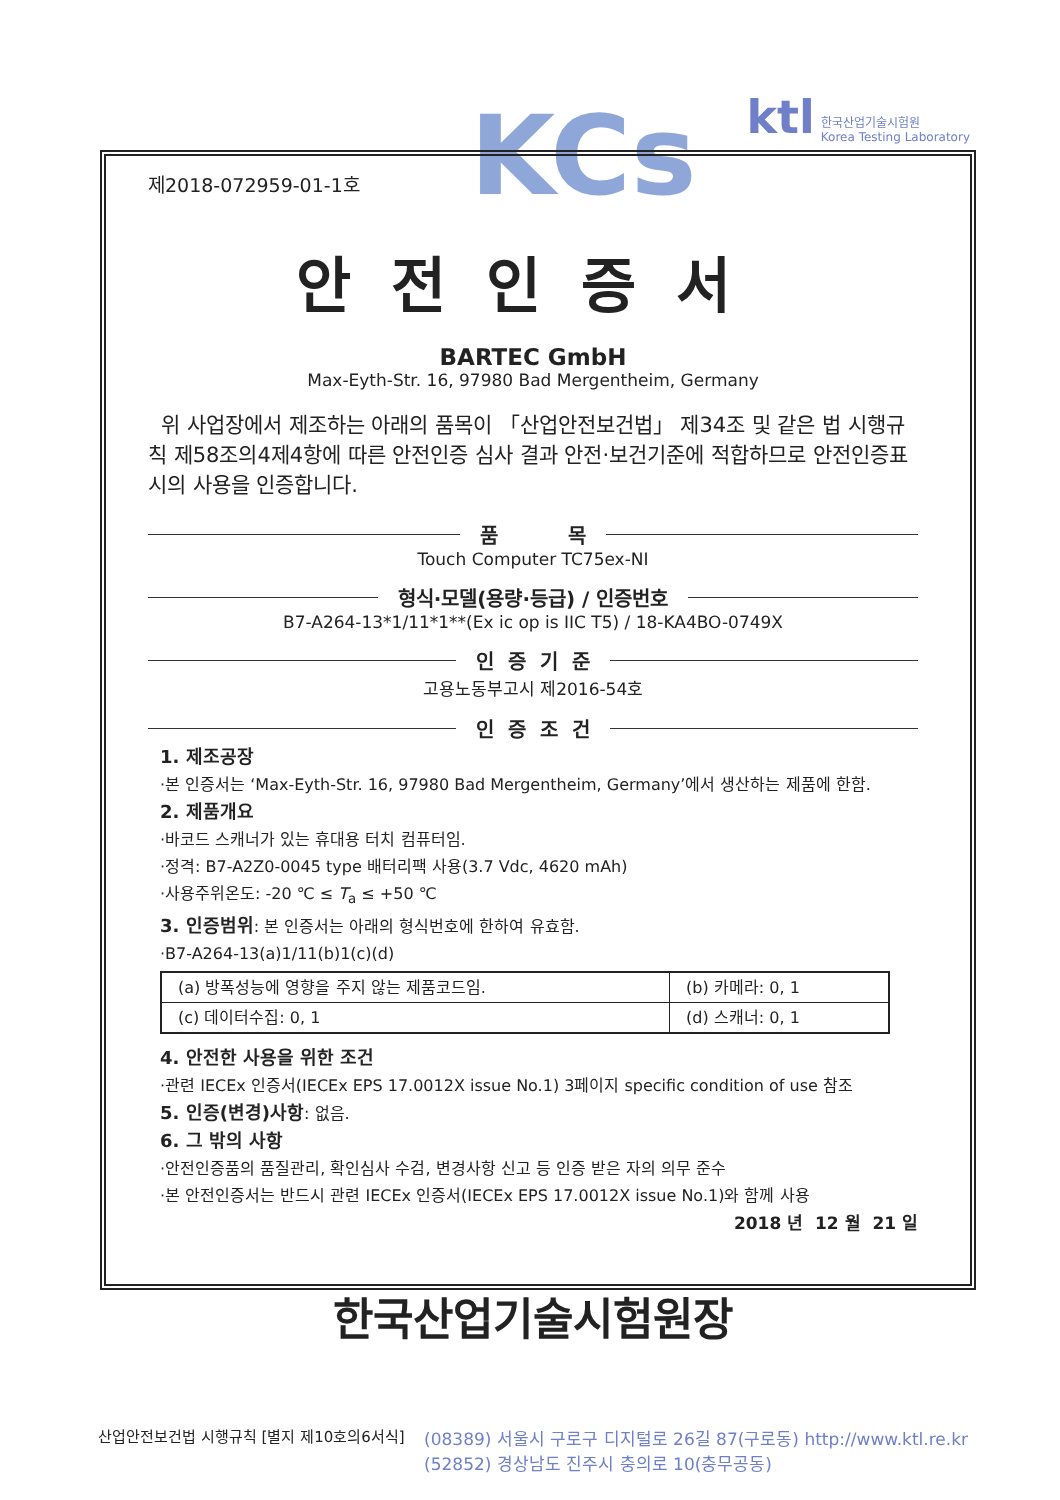KCs
ktl 한국산업기술시험원
Korea Testing Laboratory
제2018-072959-01-1호
안전인증서
BARTEC GmbH
Max-Eyth-Str. 16, 97980 Bad Mergentheim, Germany
위 사업장에서 제조하는 아래의 품목이 「산업안전보건법」 제34조 및 같은 법 시행규칙 제58조의4제4항에 따른 안전인증 심사 결과 안전·보건기준에 적합하므로 안전인증표시의 사용을 인증합니다.
품 목
Touch Computer TC75ex-NI
형식·모델(용량·등급) / 인증번호
B7-A264-13*1/11*1**(Ex ic op is IIC T5) / 18-KA4BO-0749X
인 증 기 준
고용노동부고시 제2016-54호
인 증 조 건
1. 제조공장
·본 인증서는 ‘Max-Eyth-Str. 16, 97980 Bad Mergentheim, Germany’에서 생산하는 제품에 한함.
2. 제품개요
·바코드 스캐너가 있는 휴대용 터치 컴퓨터임.
·정격: B7-A2Z0-0045 type 배터리팩 사용(3.7 Vdc, 4620 mAh)
·사용주위온도: -20 ℃ ≤ T<sub>a</sub> ≤ +50 ℃
3. 인증범위: 본 인증서는 아래의 형식번호에 한하여 유효함.
·B7-A264-13(a)1/11(b)1(c)(d)
| (a) 방폭성능에 영향을 주지 않는 제품코드임. | (b) 카메라: 0, 1 |
| (c) 데이터수집: 0, 1 | (d) 스캐너: 0, 1 |
4. 안전한 사용을 위한 조건
·관련 IECEx 인증서(IECEx EPS 17.0012X issue No.1) 3페이지 specific condition of use 참조
5. 인증(변경)사항: 없음.
6. 그 밖의 사항
·안전인증품의 품질관리, 확인심사 수검, 변경사항 신고 등 인증 받은 자의 의무 준수
·본 안전인증서는 반드시 관련 IECEx 인증서(IECEx EPS 17.0012X issue No.1)와 함께 사용
2018 년 12 월 21 일
한국산업기술시험원장
산업안전보건법 시행규칙 [별지 제10호의6서식]
(08389) 서울시 구로구 디지털로 26길 87(구로동) http://www.ktl.re.kr
(52852) 경상남도 진주시 충의로 10(충무공동)